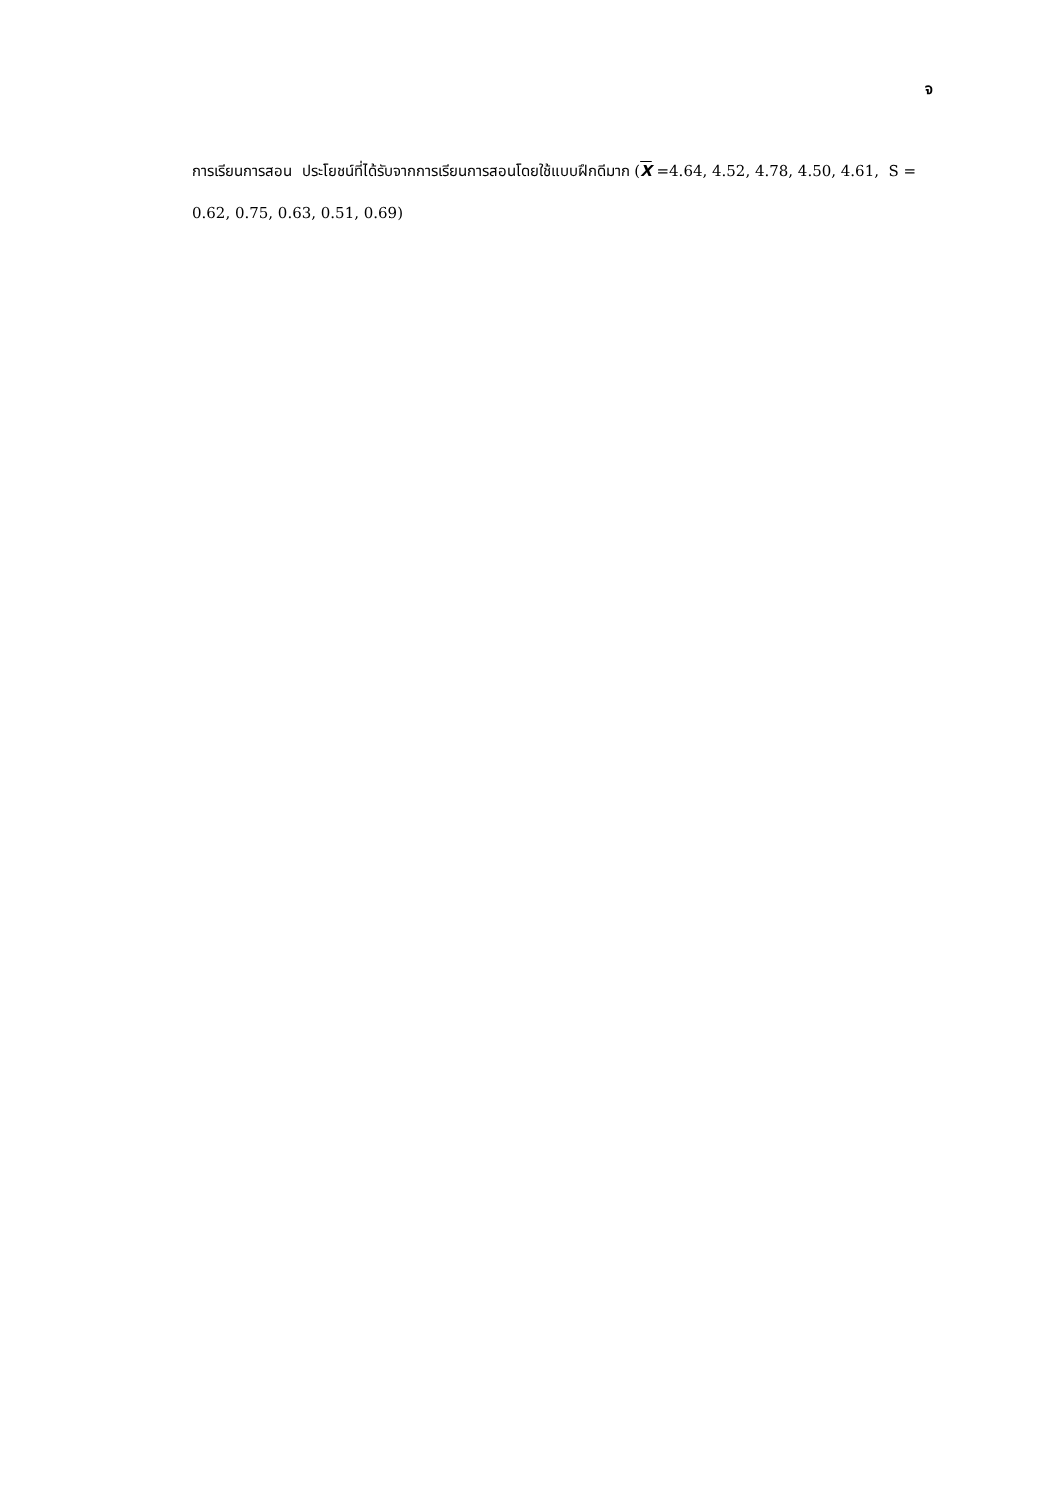จ
การเรียนการสอน ประโยชน์ที่ได้รับจากการเรียนการสอนโดยใช้แบบฝึกดีมาก (X =4.64, 4.52, 4.78, 4.50, 4.61, S = 0.62, 0.75, 0.63, 0.51, 0.69)